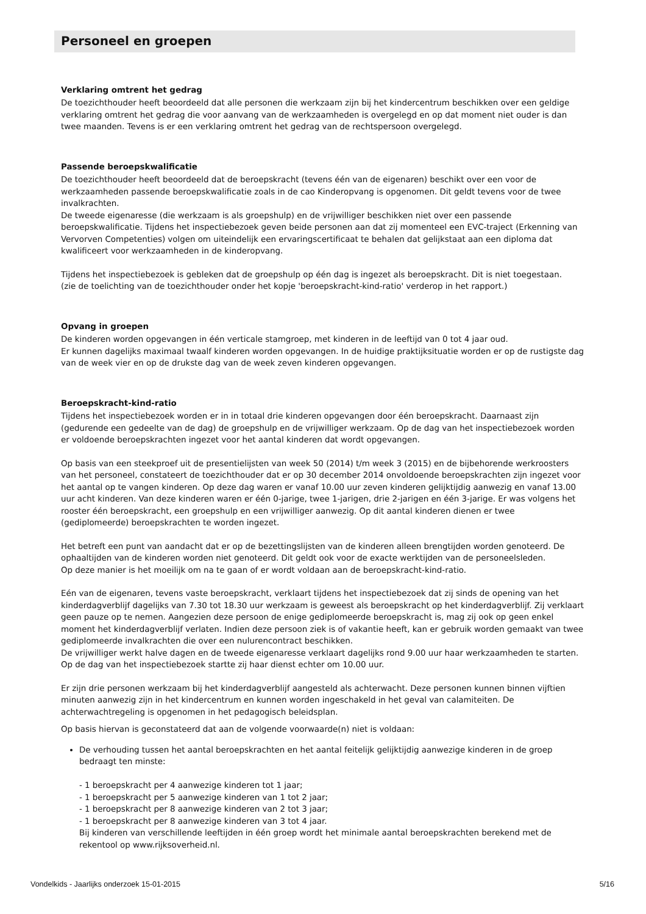Personeel en groepen
Verklaring omtrent het gedrag
De toezichthouder heeft beoordeeld dat alle personen die werkzaam zijn bij het kindercentrum beschikken over een geldige verklaring omtrent het gedrag die voor aanvang van de werkzaamheden is overgelegd en op dat moment niet ouder is dan twee maanden. Tevens is er een verklaring omtrent het gedrag van de rechtspersoon overgelegd.
Passende beroepskwalificatie
De toezichthouder heeft beoordeeld dat de beroepskracht (tevens één van de eigenaren) beschikt over een voor de werkzaamheden passende beroepskwalificatie zoals in de cao Kinderopvang is opgenomen. Dit geldt tevens voor de twee invalkrachten.
De tweede eigenaresse (die werkzaam is als groepshulp) en de vrijwilliger beschikken niet over een passende beroepskwalificatie. Tijdens het inspectiebezoek geven beide personen aan dat zij momenteel een EVC-traject (Erkenning van Vervorven Competenties) volgen om uiteindelijk een ervaringscertificaat te behalen dat gelijkstaat aan een diploma dat kwalificeert voor werkzaamheden in de kinderopvang.
Tijdens het inspectiebezoek is gebleken dat de groepshulp op één dag is ingezet als beroepskracht. Dit is niet toegestaan.
(zie de toelichting van de toezichthouder onder het kopje 'beroepskracht-kind-ratio' verderop in het rapport.)
Opvang in groepen
De kinderen worden opgevangen in één verticale stamgroep, met kinderen in de leeftijd van 0 tot 4 jaar oud.
Er kunnen dagelijks maximaal twaalf kinderen worden opgevangen. In de huidige praktijksituatie worden er op de rustigste dag van de week vier en op de drukste dag van de week zeven kinderen opgevangen.
Beroepskracht-kind-ratio
Tijdens het inspectiebezoek worden er in in totaal drie kinderen opgevangen door één beroepskracht. Daarnaast zijn (gedurende een gedeelte van de dag) de groepshulp en de vrijwilliger werkzaam. Op de dag van het inspectiebezoek worden er voldoende beroepskrachten ingezet voor het aantal kinderen dat wordt opgevangen.
Op basis van een steekproef uit de presentielijsten van week 50 (2014) t/m week 3 (2015) en de bijbehorende werkroosters van het personeel, constateert de toezichthouder dat er op 30 december 2014 onvoldoende beroepskrachten zijn ingezet voor het aantal op te vangen kinderen. Op deze dag waren er vanaf 10.00 uur zeven kinderen gelijktijdig aanwezig en vanaf 13.00 uur acht kinderen. Van deze kinderen waren er één 0-jarige, twee 1-jarigen, drie 2-jarigen en één 3-jarige. Er was volgens het rooster één beroepskracht, een groepshulp en een vrijwilliger aanwezig. Op dit aantal kinderen dienen er twee (gediplomeerde) beroepskrachten te worden ingezet.
Het betreft een punt van aandacht dat er op de bezettingslijsten van de kinderen alleen brengtijden worden genoteerd. De ophaaltijden van de kinderen worden niet genoteerd. Dit geldt ook voor de exacte werktijden van de personeelsleden.
Op deze manier is het moeilijk om na te gaan of er wordt voldaan aan de beroepskracht-kind-ratio.
Eén van de eigenaren, tevens vaste beroepskracht, verklaart tijdens het inspectiebezoek dat zij sinds de opening van het kinderdagverblijf dagelijks van 7.30 tot 18.30 uur werkzaam is geweest als beroepskracht op het kinderdagverblijf. Zij verklaart geen pauze op te nemen. Aangezien deze persoon de enige gediplomeerde beroepskracht is, mag zij ook op geen enkel moment het kinderdagverblijf verlaten. Indien deze persoon ziek is of vakantie heeft, kan er gebruik worden gemaakt van twee gediplomeerde invalkrachten die over een nulurencontract beschikken.
De vrijwilliger werkt halve dagen en de tweede eigenaresse verklaart dagelijks rond 9.00 uur haar werkzaamheden te starten. Op de dag van het inspectiebezoek startte zij haar dienst echter om 10.00 uur.
Er zijn drie personen werkzaam bij het kinderdagverblijf aangesteld als achterwacht. Deze personen kunnen binnen vijftien minuten aanwezig zijn in het kindercentrum en kunnen worden ingeschakeld in het geval van calamiteiten. De achterwachtregeling is opgenomen in het pedagogisch beleidsplan.
Op basis hiervan is geconstateerd dat aan de volgende voorwaarde(n) niet is voldaan:
De verhouding tussen het aantal beroepskrachten en het aantal feitelijk gelijktijdig aanwezige kinderen in de groep bedraagt ten minste:
- 1 beroepskracht per 4 aanwezige kinderen tot 1 jaar;
- 1 beroepskracht per 5 aanwezige kinderen van 1 tot 2 jaar;
- 1 beroepskracht per 8 aanwezige kinderen van 2 tot 3 jaar;
- 1 beroepskracht per 8 aanwezige kinderen van 3 tot 4 jaar.
Bij kinderen van verschillende leeftijden in één groep wordt het minimale aantal beroepskrachten berekend met de rekentool op www.rijksoverheid.nl.
Vondelkids - Jaarlijks onderzoek 15-01-2015 5/16